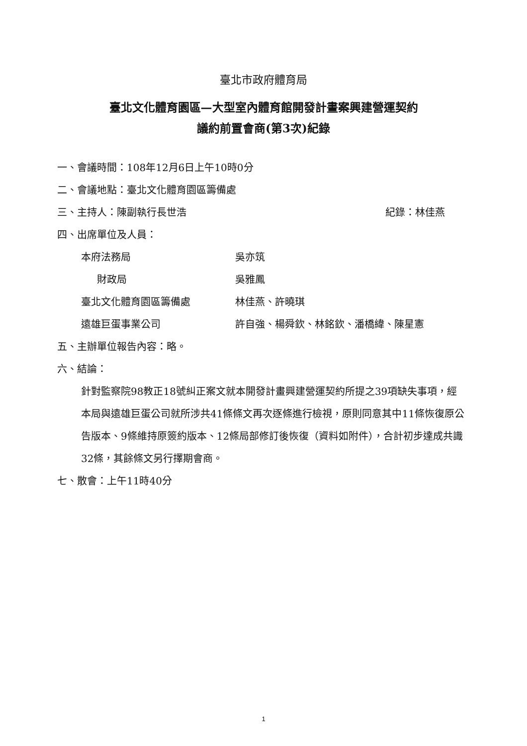臺北市政府體育局
臺北文化體育園區—大型室內體育館開發計畫案興建營運契約
議約前置會商(第3次)紀錄
一、會議時間：108年12月6日上午10時0分
二、會議地點：臺北文化體育園區籌備處
三、主持人：陳副執行長世浩 紀錄：林佳燕
四、出席單位及人員：
本府法務局 吳亦筑
財政局 吳雅鳳
臺北文化體育園區籌備處 林佳燕、許曉琪
遠雄巨蛋事業公司 許自強、楊舜欽、林銘欽、潘橋緯、陳星憲
五、主辦單位報告內容：略。
六、結論：
針對監察院98教正18號糾正案文就本開發計畫興建營運契約所提之39項缺失事項，經本局與遠雄巨蛋公司就所涉共41條條文再次逐條進行檢視，原則同意其中11條恢復原公告版本、9條維持原簽約版本、12條局部修訂後恢復（資料如附件），合計初步達成共識32條，其餘條文另行擇期會商。
七、散會：上午11時40分
1